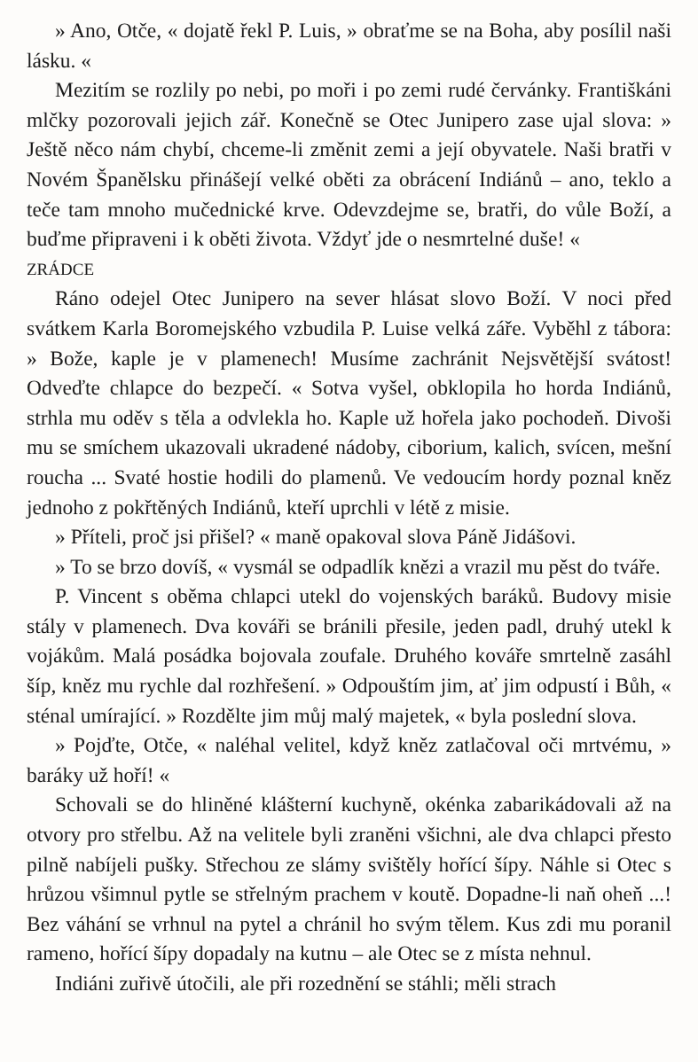» Ano, Otče, « dojatě řekl P. Luis, » obraťme se na Boha, aby posílil naši lásku. «
Mezitím se rozlily po nebi, po moři i po zemi rudé červánky. Františkáni mlčky pozorovali jejich zář. Konečně se Otec Junipero zase ujal slova: » Ještě něco nám chybí, chceme-li změnit zemi a její obyvatele. Naši bratři v Novém Španělsku přinášejí velké oběti za obrácení Indiánů – ano, teklo a teče tam mnoho mučednické krve. Odevzdejme se, bratři, do vůle Boží, a buďme připraveni i k oběti života. Vždyť jde o nesmrtelné duše! «
ZRÁDCE
Ráno odejel Otec Junipero na sever hlásat slovo Boží. V noci před svátkem Karla Boromejského vzbudila P. Luise velká záře. Vyběhl z tábora: » Bože, kaple je v plamenech! Musíme zachránit Nejsvětější svátost! Odveďte chlapce do bezpečí. « Sotva vyšel, obklopila ho horda Indiánů, strhla mu oděv s těla a odvlekla ho. Kaple už hořela jako pochodeň. Divoši mu se smíchem ukazovali ukradené nádoby, ciborium, kalich, svícen, mešní roucha ... Svaté hostie hodili do plamenů. Ve vedoucím hordy poznal kněz jednoho z pokřtěných Indiánů, kteří uprchli v létě z misie.
» Příteli, proč jsi přišel? « maně opakoval slova Páně Jidášovi.
» To se brzo dovíš, « vysmál se odpadlík knězi a vrazil mu pěst do tváře.
P. Vincent s oběma chlapci utekl do vojenských baráků. Budovy misie stály v plamenech. Dva kováři se bránili přesile, jeden padl, druhý utekl k vojákům. Malá posádka bojovala zoufale. Druhého kováře smrtelně zasáhl šíp, kněz mu rychle dal rozhřešení. » Odpouštím jim, ať jim odpustí i Bůh, « sténal umírající. » Rozdělte jim můj malý majetek, « byla poslední slova.
» Pojďte, Otče, « naléhal velitel, když kněz zatlačoval oči mrtvému, » baráky už hoří! «
Schovali se do hliněné klášterní kuchyně, okénka zabarikádovali až na otvory pro střelbu. Až na velitele byli zraněni všichni, ale dva chlapci přesto pilně nabíjeli pušky. Střechou ze slámy svištěly hořící šípy. Náhle si Otec s hrůzou všimnul pytle se střelným prachem v koutě. Dopadne-li naň oheň ...! Bez váhání se vrhnul na pytel a chránil ho svým tělem. Kus zdi mu poranil rameno, hořící šípy dopadaly na kutnu – ale Otec se z místa nehnul.
Indiáni zuřivě útočili, ale při rozednění se stáhli; měli strach